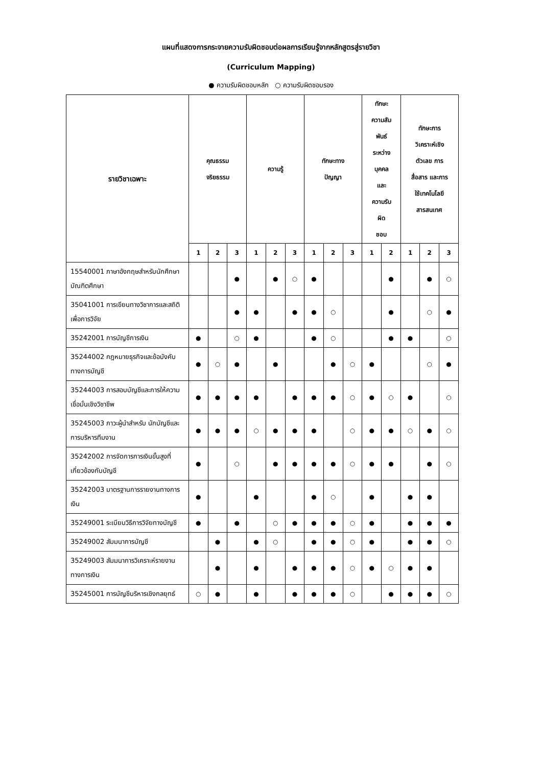แผนที่แสดงการกระจายความรับผิดชอบต่อผลการเรียนรู้จากหลักสูตรสู่รายวิชา
(Curriculum Mapping)
● ความรับผิดชอบหลัก ○ ความรับผิดชอบรอง
| รายวิชาเฉพาะ | คุณธรรม จริยธรรม | | | ความรู้ | | | ทักษะทาง ปัญญา | | | ทักษะ ความสัม พันธ์ ระหว่าง บุคคล และ ความรับ ผิด ชอบ | | ทักษะการ วิเคราะห์เชิง ตัวเลข การ สื่อสาร และการ ใช้เทคโนโลยี สารสนเทศ | | |
| --- | --- | --- | --- | --- | --- | --- | --- | --- | --- | --- | --- | --- | --- | --- |
| | 1 | 2 | 3 | 1 | 2 | 3 | 1 | 2 | 3 | 1 | 2 | 1 | 2 | 3 |
| 15540001 ภาษาอังกฤษสำหรับนักศึกษาบัณฑิตศึกษา | | | ● | | ● | ○ | ● | | | | ● | | ● | ○ |
| 35041001 การเขียนทางวิชาการและสถิติเพื่อการวิจัย | | | ● | ● | | ● | ● | ○ | | | ● | | ○ | ● |
| 35242001 การบัญชีการเงิน | ● | | ○ | ● | | | ● | ○ | | | ● | ● | | ○ |
| 35244002 กฎหมายธุรกิจและข้อบังคับทางการบัญชี | ● | ○ | ● | | ● | | | ● | ○ | ● | | | ○ | ● |
| 35244003 การสอบบัญชีและการให้ความเชื่อมั่นเชิงวิชาชีพ | ● | ● | ● | ● | | ● | ● | ● | ○ | ● | ○ | ● | | ○ |
| 35245003 ภาวะผู้นำสำหรับ นักบัญชีและการบริหารทีมงาน | ● | ● | ● | ○ | ● | ● | ● | | ○ | ● | ● | ○ | ● | ○ |
| 35242002 การจัดการการเงินขั้นสูงที่เกี่ยวข้องกับบัญชี | ● | | ○ | | ● | ● | ● | ● | ○ | ● | ● | | ● | ○ |
| 35242003 มาตรฐานการรายงานทางการเงิน | ● | | | ● | | | ● | ○ | | ● | | ● | ● | |
| 35249001 ระเบียบวิธีการวิจัยทางบัญชี | ● | | ● | | ○ | ● | ● | ● | ○ | ● | | ● | ● | ● |
| 35249002 สัมมนาการบัญชี | | ● | | ● | ○ | | ● | ● | ○ | ● | | ● | ● | ○ |
| 35249003 สัมมนาการวิเคราะห์รายงานทางการเงิน | | ● | | ● | | ● | ● | ● | ○ | ● | ○ | ● | ● | |
| 35245001 การบัญชีบริหารเชิงกลยุทธ์ | ○ | ● | | ● | | ● | ● | ● | ○ | | ● | ● | ● | ○ |